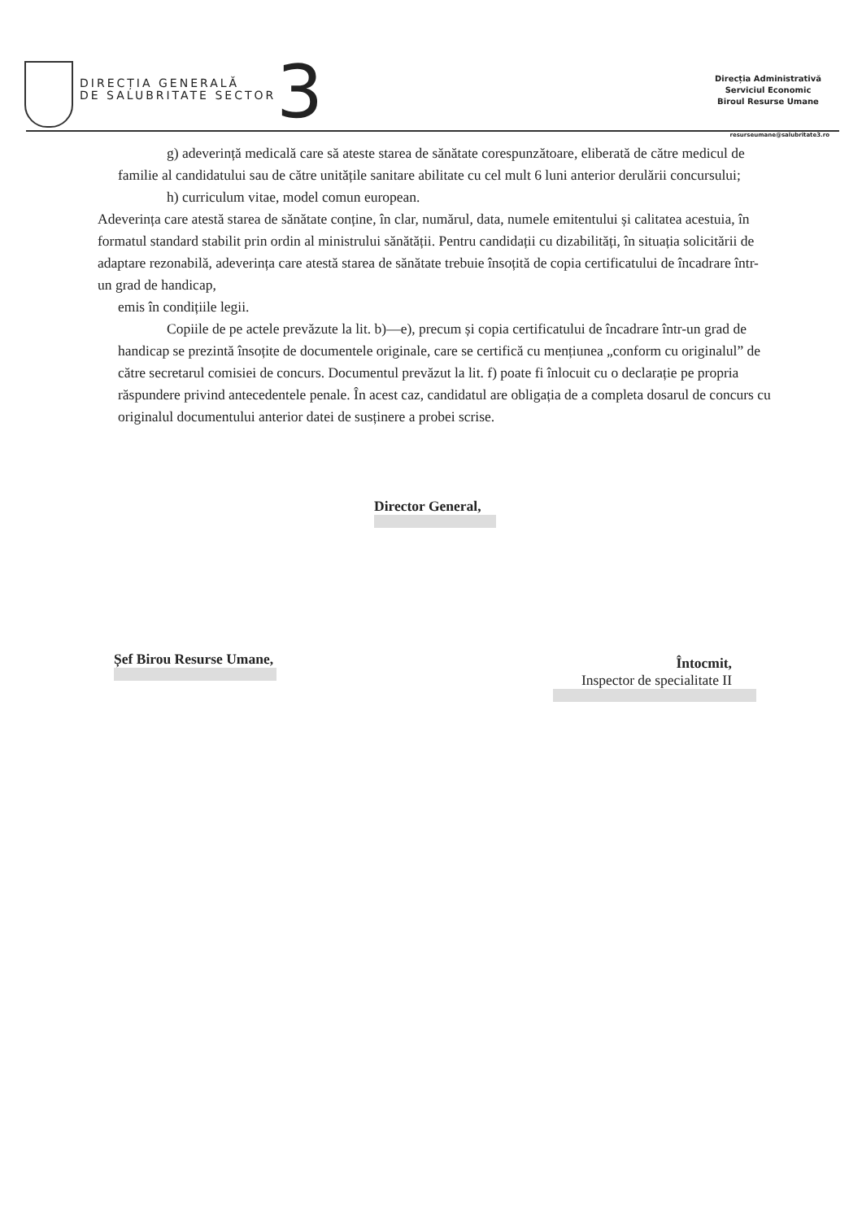DIRECȚIA GENERALĂ
DE SALUBRITATE SECTOR
3
Direcția Administrativă
Serviciul Economic
Biroul Resurse Umane
resurseumane@salubritate3.ro
g) adeverință medicală care să ateste starea de sănătate corespunzătoare, eliberată de către medicul de familie al candidatului sau de către unitățile sanitare abilitate cu cel mult 6 luni anterior derulării concursului;
h) curriculum vitae, model comun european.
Adeverința care atestă starea de sănătate conține, în clar, numărul, data, numele emitentului și calitatea acestuia, în formatul standard stabilit prin ordin al ministrului sănătății. Pentru candidații cu dizabilități, în situația solicitării de adaptare rezonabilă, adeverința care atestă starea de sănătate trebuie însoțită de copia certificatului de încadrare într-un grad de handicap,
emis în condițiile legii.
Copiile de pe actele prevăzute la lit. b)—e), precum și copia certificatului de încadrare într-un grad de handicap se prezintă însoțite de documentele originale, care se certifică cu mențiunea „conform cu originalul” de către secretarul comisiei de concurs. Documentul prevăzut la lit. f) poate fi înlocuit cu o declarație pe propria răspundere privind antecedentele penale. În acest caz, candidatul are obligația de a completa dosarul de concurs cu originalul documentului anterior datei de susținere a probei scrise.
Director General,
Șef Birou Resurse Umane,
Întocmit,
Inspector de specialitate II